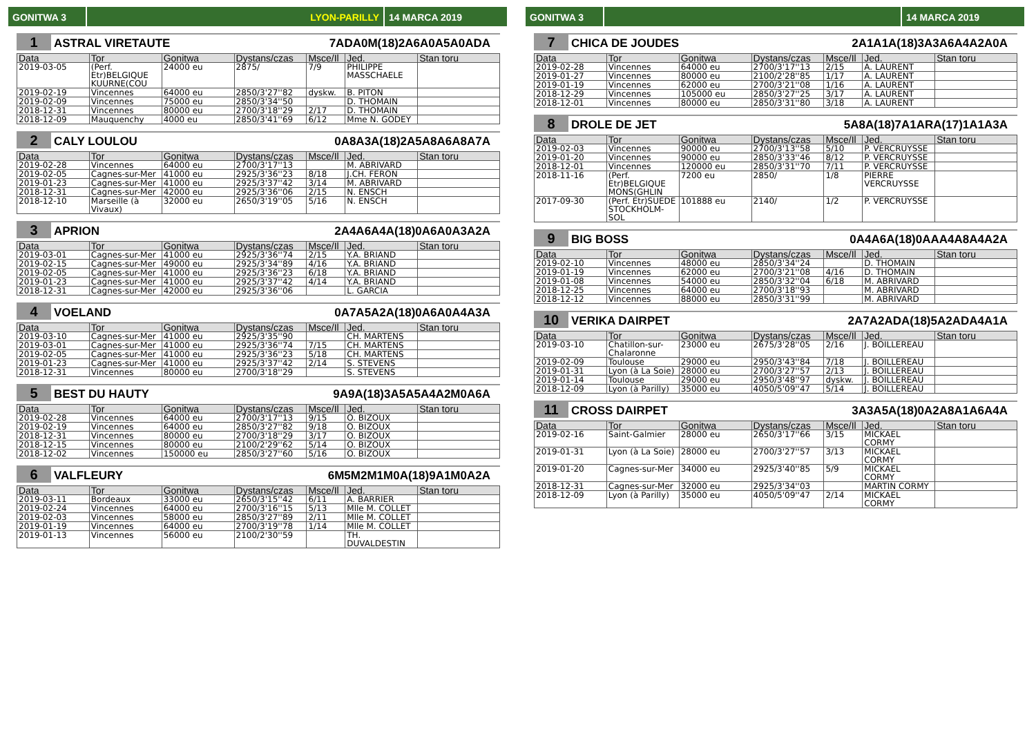GONITWA 3 LYON-PARILLY 14 MARCA 2019
1 ASTRAL VIRETAUTE 7ADA0M(18)2A6A0A5A0ADA
| Data | Tor | Gonitwa | Dystans/czas | Msce/Il | Jed. | Stan toru |
| --- | --- | --- | --- | --- | --- | --- |
| 2019-03-05 | (Perf. Etr)BELGIQUE KUURNE(COU | 24000 eu | 2875/ | 7/9 | PHILIPPE MASSCHAELE | |
| 2019-02-19 | Vincennes | 64000 eu | 2850/3'27''82 | dyskw. | B. PITON | |
| 2019-02-09 | Vincennes | 75000 eu | 2850/3'34''50 | | D. THOMAIN | |
| 2018-12-31 | Vincennes | 80000 eu | 2700/3'18''29 | 2/17 | D. THOMAIN | |
| 2018-12-09 | Mauquenchy | 4000 eu | 2850/3'41''69 | 6/12 | Mme N. GODEY | |
2 CALY LOULOU 0A8A3A(18)2A5A8A6A8A7A
| Data | Tor | Gonitwa | Dystans/czas | Msce/Il | Jed. | Stan toru |
| --- | --- | --- | --- | --- | --- | --- |
| 2019-02-28 | Vincennes | 64000 eu | 2700/3'17''13 | | M. ABRIVARD | |
| 2019-02-05 | Cagnes-sur-Mer | 41000 eu | 2925/3'36''23 | 8/18 | J.CH. FERON | |
| 2019-01-23 | Cagnes-sur-Mer | 41000 eu | 2925/3'37''42 | 3/14 | M. ABRIVARD | |
| 2018-12-31 | Cagnes-sur-Mer | 42000 eu | 2925/3'36''06 | 2/15 | N. ENSCH | |
| 2018-12-10 | Marseille (à Vivaux) | 32000 eu | 2650/3'19''05 | 5/16 | N. ENSCH | |
3 APRION 2A4A6A4A(18)0A6A0A3A2A
| Data | Tor | Gonitwa | Dystans/czas | Msce/Il | Jed. | Stan toru |
| --- | --- | --- | --- | --- | --- | --- |
| 2019-03-01 | Cagnes-sur-Mer | 41000 eu | 2925/3'36''74 | 2/15 | Y.A. BRIAND | |
| 2019-02-15 | Cagnes-sur-Mer | 49000 eu | 2925/3'34''89 | 4/16 | Y.A. BRIAND | |
| 2019-02-05 | Cagnes-sur-Mer | 41000 eu | 2925/3'36''23 | 6/18 | Y.A. BRIAND | |
| 2019-01-23 | Cagnes-sur-Mer | 41000 eu | 2925/3'37''42 | 4/14 | Y.A. BRIAND | |
| 2018-12-31 | Cagnes-sur-Mer | 42000 eu | 2925/3'36''06 | | L. GARCIA | |
4 VOELAND 0A7A5A2A(18)0A6A0A4A3A
| Data | Tor | Gonitwa | Dystans/czas | Msce/Il | Jed. | Stan toru |
| --- | --- | --- | --- | --- | --- | --- |
| 2019-03-10 | Cagnes-sur-Mer | 41000 eu | 2925/3'35''90 | | CH. MARTENS | |
| 2019-03-01 | Cagnes-sur-Mer | 41000 eu | 2925/3'36''74 | 7/15 | CH. MARTENS | |
| 2019-02-05 | Cagnes-sur-Mer | 41000 eu | 2925/3'36''23 | 5/18 | CH. MARTENS | |
| 2019-01-23 | Cagnes-sur-Mer | 41000 eu | 2925/3'37''42 | 2/14 | S. STEVENS | |
| 2018-12-31 | Vincennes | 80000 eu | 2700/3'18''29 | | S. STEVENS | |
5 BEST DU HAUTY 9A9A(18)3A5A5A4A2M0A6A
| Data | Tor | Gonitwa | Dystans/czas | Msce/Il | Jed. | Stan toru |
| --- | --- | --- | --- | --- | --- | --- |
| 2019-02-28 | Vincennes | 64000 eu | 2700/3'17''13 | 9/15 | O. BIZOUX | |
| 2019-02-19 | Vincennes | 64000 eu | 2850/3'27''82 | 9/18 | O. BIZOUX | |
| 2018-12-31 | Vincennes | 80000 eu | 2700/3'18''29 | 3/17 | O. BIZOUX | |
| 2018-12-15 | Vincennes | 80000 eu | 2100/2'29''62 | 5/14 | O. BIZOUX | |
| 2018-12-02 | Vincennes | 150000 eu | 2850/3'27''60 | 5/16 | O. BIZOUX | |
6 VALFLEURY 6M5M2M1M0A(18)9A1M0A2A
| Data | Tor | Gonitwa | Dystans/czas | Msce/Il | Jed. | Stan toru |
| --- | --- | --- | --- | --- | --- | --- |
| 2019-03-11 | Bordeaux | 33000 eu | 2650/3'15''42 | 6/11 | A. BARRIER | |
| 2019-02-24 | Vincennes | 64000 eu | 2700/3'16''15 | 5/13 | Mlle M. COLLET | |
| 2019-02-03 | Vincennes | 58000 eu | 2850/3'27''89 | 2/11 | Mlle M. COLLET | |
| 2019-01-19 | Vincennes | 64000 eu | 2700/3'19''78 | 1/14 | Mlle M. COLLET | |
| 2019-01-13 | Vincennes | 56000 eu | 2100/2'30''59 | | TH. DUVALDESTIN | |
GONITWA 3 14 MARCA 2019
7 CHICA DE JOUDES 2A1A1A(18)3A3A6A4A2A0A
| Data | Tor | Gonitwa | Dystans/czas | Msce/Il | Jed. | Stan toru |
| --- | --- | --- | --- | --- | --- | --- |
| 2019-02-28 | Vincennes | 64000 eu | 2700/3'17''13 | 2/15 | A. LAURENT | |
| 2019-01-27 | Vincennes | 80000 eu | 2100/2'28''85 | 1/17 | A. LAURENT | |
| 2019-01-19 | Vincennes | 62000 eu | 2700/3'21''08 | 1/16 | A. LAURENT | |
| 2018-12-29 | Vincennes | 105000 eu | 2850/3'27''25 | 3/17 | A. LAURENT | |
| 2018-12-01 | Vincennes | 80000 eu | 2850/3'31''80 | 3/18 | A. LAURENT | |
8 DROLE DE JET 5A8A(18)7A1ARA(17)1A1A3A
| Data | Tor | Gonitwa | Dystans/czas | Msce/Il | Jed. | Stan toru |
| --- | --- | --- | --- | --- | --- | --- |
| 2019-02-03 | Vincennes | 90000 eu | 2700/3'13''58 | 5/10 | P. VERCRUYSSE | |
| 2019-01-20 | Vincennes | 90000 eu | 2850/3'33''46 | 8/12 | P. VERCRUYSSE | |
| 2018-12-01 | Vincennes | 120000 eu | 2850/3'31''70 | 7/11 | P. VERCRUYSSE | |
| 2018-11-16 | (Perf. Etr)BELGIQUE MONS(GHLIN | 7200 eu | 2850/ | 1/8 | PIERRE VERCRUYSSE | |
| 2017-09-30 | (Perf. Etr)SUEDE STOCKHOLM-SOL | 101888 eu | 2140/ | 1/2 | P. VERCRUYSSE | |
9 BIG BOSS 0A4A6A(18)0AAA4A8A4A2A
| Data | Tor | Gonitwa | Dystans/czas | Msce/Il | Jed. | Stan toru |
| --- | --- | --- | --- | --- | --- | --- |
| 2019-02-10 | Vincennes | 48000 eu | 2850/3'34''24 | | D. THOMAIN | |
| 2019-01-19 | Vincennes | 62000 eu | 2700/3'21''08 | 4/16 | D. THOMAIN | |
| 2019-01-08 | Vincennes | 54000 eu | 2850/3'32''04 | 6/18 | M. ABRIVARD | |
| 2018-12-25 | Vincennes | 64000 eu | 2700/3'18''93 | | M. ABRIVARD | |
| 2018-12-12 | Vincennes | 88000 eu | 2850/3'31''99 | | M. ABRIVARD | |
10 VERIKA DAIRPET 2A7A2ADA(18)5A2ADA4A1A
| Data | Tor | Gonitwa | Dystans/czas | Msce/Il | Jed. | Stan toru |
| --- | --- | --- | --- | --- | --- | --- |
| 2019-03-10 | Chatillon-sur-Chalaronne | 23000 eu | 2675/3'28''05 | 2/16 | J. BOILLEREAU | |
| 2019-02-09 | Toulouse | 29000 eu | 2950/3'43''84 | 7/18 | J. BOILLEREAU | |
| 2019-01-31 | Lyon (à La Soie) | 28000 eu | 2700/3'27''57 | 2/13 | J. BOILLEREAU | |
| 2019-01-14 | Toulouse | 29000 eu | 2950/3'48''97 | dyskw. | J. BOILLEREAU | |
| 2018-12-09 | Lyon (à Parilly) | 35000 eu | 4050/5'09''47 | 5/14 | J. BOILLEREAU | |
11 CROSS DAIRPET 3A3A5A(18)0A2A8A1A6A4A
| Data | Tor | Gonitwa | Dystans/czas | Msce/Il | Jed. | Stan toru |
| --- | --- | --- | --- | --- | --- | --- |
| 2019-02-16 | Saint-Galmier | 28000 eu | 2650/3'17''66 | 3/15 | MICKAEL CORMY | |
| 2019-01-31 | Lyon (à La Soie) | 28000 eu | 2700/3'27''57 | 3/13 | MICKAEL CORMY | |
| 2019-01-20 | Cagnes-sur-Mer | 34000 eu | 2925/3'40''85 | 5/9 | MICKAEL CORMY | |
| 2018-12-31 | Cagnes-sur-Mer | 32000 eu | 2925/3'34''03 | | MARTIN CORMY | |
| 2018-12-09 | Lyon (à Parilly) | 35000 eu | 4050/5'09''47 | 2/14 | MICKAEL CORMY | |